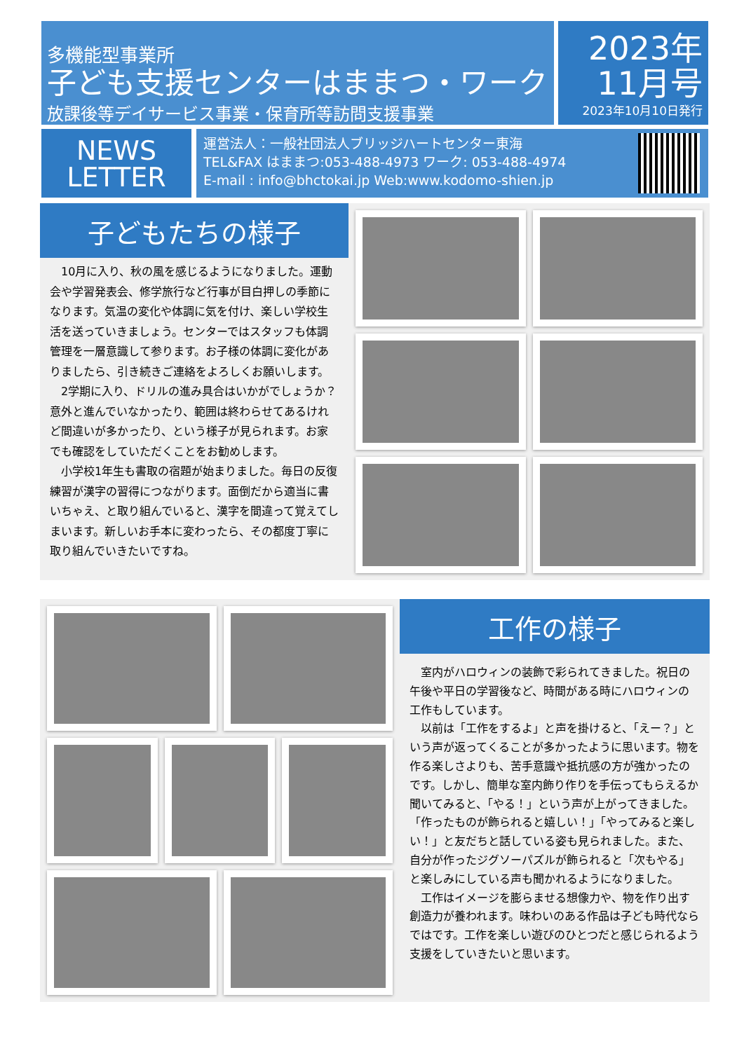多機能型事業所
子ども支援センターはままつ・ワーク
放課後等デイサービス事業・保育所等訪問支援事業
2023年
11月号
2023年10月10日発行
NEWS
LETTER
運営法人：一般社団法人ブリッジハートセンター東海
TEL&FAX はままつ:053-488-4973 ワーク: 053-488-4974
E-mail : info@bhctokai.jp Web:www.kodomo-shien.jp
子どもたちの様子
　10月に入り、秋の風を感じるようになりました。運動会や学習発表会、修学旅行など行事が目白押しの季節になります。気温の変化や体調に気を付け、楽しい学校生活を送っていきましょう。センターではスタッフも体調管理を一層意識して参ります。お子様の体調に変化がありましたら、引き続きご連絡をよろしくお願いします。
　2学期に入り、ドリルの進み具合はいかがでしょうか？意外と進んでいなかったり、範囲は終わらせてあるけれど間違いが多かったり、という様子が見られます。お家でも確認をしていただくことをお勧めします。
　小学校1年生も書取の宿題が始まりました。毎日の反復練習が漢字の習得につながります。面倒だから適当に書いちゃえ、と取り組んでいると、漢字を間違って覚えてしまいます。新しいお手本に変わったら、その都度丁寧に取り組んでいきたいですね。
工作の様子
　室内がハロウィンの装飾で彩られてきました。祝日の午後や平日の学習後など、時間がある時にハロウィンの工作もしています。
　以前は「工作をするよ」と声を掛けると、「えー？」という声が返ってくることが多かったように思います。物を作る楽しさよりも、苦手意識や抵抗感の方が強かったのです。しかし、簡単な室内飾り作りを手伝ってもらえるか聞いてみると、「やる！」という声が上がってきました。「作ったものが飾られると嬉しい！」「やってみると楽しい！」と友だちと話している姿も見られました。また、自分が作ったジグソーパズルが飾られると「次もやる」と楽しみにしている声も聞かれるようになりました。
　工作はイメージを膨らませる想像力や、物を作り出す創造力が養われます。味わいのある作品は子ども時代ならではです。工作を楽しい遊びのひとつだと感じられるよう支援をしていきたいと思います。